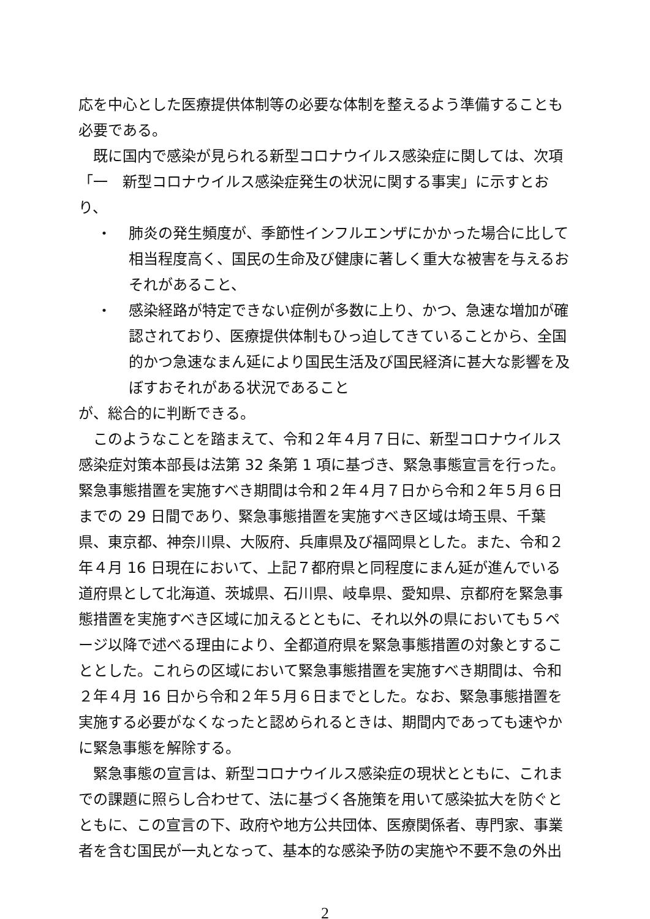応を中心とした医療提供体制等の必要な体制を整えるよう準備することも必要である。
既に国内で感染が見られる新型コロナウイルス感染症に関しては、次項「一　新型コロナウイルス感染症発生の状況に関する事実」に示すとおり、
・ 肺炎の発生頻度が、季節性インフルエンザにかかった場合に比して相当程度高く、国民の生命及び健康に著しく重大な被害を与えるおそれがあること、
・ 感染経路が特定できない症例が多数に上り、かつ、急速な増加が確認されており、医療提供体制もひっ迫してきていることから、全国的かつ急速なまん延により国民生活及び国民経済に甚大な影響を及ぼすおそれがある状況であること
が、総合的に判断できる。
このようなことを踏まえて、令和２年４月７日に、新型コロナウイルス感染症対策本部長は法第 32 条第 1 項に基づき、緊急事態宣言を行った。緊急事態措置を実施すべき期間は令和２年４月７日から令和２年５月６日までの 29 日間であり、緊急事態措置を実施すべき区域は埼玉県、千葉県、東京都、神奈川県、大阪府、兵庫県及び福岡県とした。また、令和２年４月 16 日現在において、上記７都府県と同程度にまん延が進んでいる道府県として北海道、茨城県、石川県、岐阜県、愛知県、京都府を緊急事態措置を実施すべき区域に加えるとともに、それ以外の県においても５ページ以降で述べる理由により、全都道府県を緊急事態措置の対象とすることとした。これらの区域において緊急事態措置を実施すべき期間は、令和２年４月 16 日から令和２年５月６日までとした。なお、緊急事態措置を実施する必要がなくなったと認められるときは、期間内であっても速やかに緊急事態を解除する。
緊急事態の宣言は、新型コロナウイルス感染症の現状とともに、これまでの課題に照らし合わせて、法に基づく各施策を用いて感染拡大を防ぐとともに、この宣言の下、政府や地方公共団体、医療関係者、専門家、事業者を含む国民が一丸となって、基本的な感染予防の実施や不要不急の外出
2